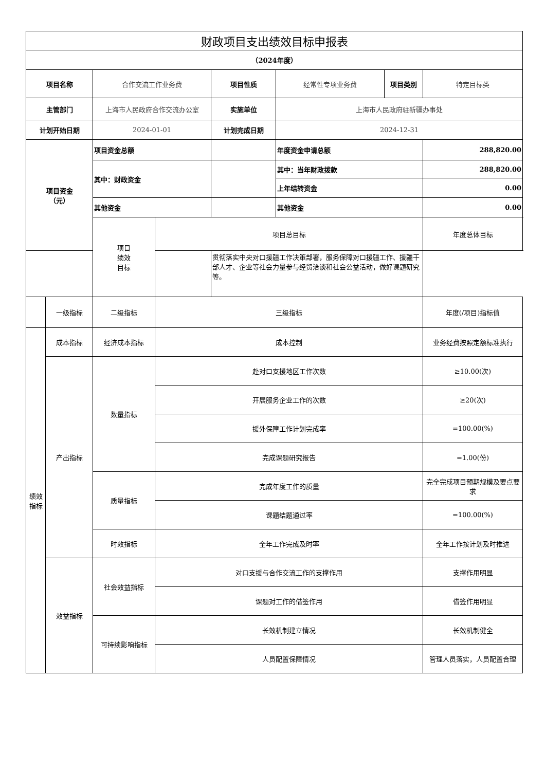| 财政项目支出绩效目标申报表 | | | | | | | |
| （2024年度） | | | | | | | |
| 项目名称 | | 合作交流工作业务费 | | 项目性质 | 经常性专项业务费 | 项目类别 | 特定目标类 |
| 主管部门 | | 上海市人民政府合作交流办公室 | | 实施单位 | 上海市人民政府驻新疆办事处 | | |
| 计划开始日期 | | 2024-01-01 | | 计划完成日期 | 2024-12-31 | | |
| 项目资金 （元） | | 项目资金总额 | | | 年度资金申请总额 | | 288,820.00 |
| | | 其中：财政资金 | | | 其中：当年财政拨款 | | 288,820.00 |
| | | | | | 上年结转资金 | | 0.00 |
| | | 其他资金 | | | 其他资金 | | 0.00 |
| | | 项目 绩效 目标 | 项目总目标 | | | | 年度总体目标 |
| | | | | 贯彻落实中央对口援疆工作决策部署，服务保障对口援疆工作、援疆干部人才、企业等社会力量参与经贸洽谈和社会公益活动，做好课题研究等。 | | | |
| | 一级指标 | 二级指标 | 三级指标 | | | | 年度(/项目)指标值 |
| 绩效 指标 | 成本指标 | 经济成本指标 | 成本控制 | | | | 业务经费按照定额标准执行 |
| | 产出指标 | 数量指标 | 赴对口支援地区工作次数 | | | | ≥10.00(次) |
| | | | 开展服务企业工作的次数 | | | | ≥20(次) |
| | | | 援外保障工作计划完成率 | | | | =100.00(%) |
| | | | 完成课题研究报告 | | | | =1.00(份) |
| | | 质量指标 | 完成年度工作的质量 | | | | 完全完成项目预期规模及要点要求 |
| | | | 课题结题通过率 | | | | =100.00(%) |
| | | 时效指标 | 全年工作完成及时率 | | | | 全年工作按计划及时推进 |
| | 效益指标 | 社会效益指标 | 对口支援与合作交流工作的支撑作用 | | | | 支撑作用明显 |
| | | | 课题对工作的借签作用 | | | | 借签作用明显 |
| | | 可持续影响指标 | 长效机制建立情况 | | | | 长效机制健全 |
| | | | 人员配置保障情况 | | | | 管理人员落实，人员配置合理 |